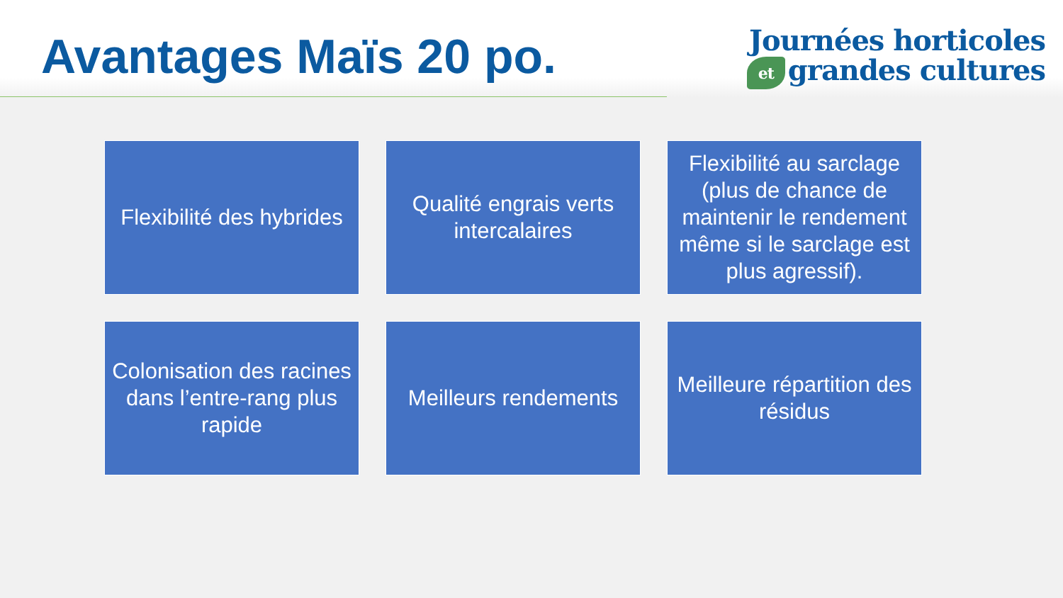Avantages Maïs 20 po.
Journées horticoles
et grandes cultures
Flexibilité des hybrides
Qualité engrais verts intercalaires
Flexibilité au sarclage (plus de chance de maintenir le rendement même si le sarclage est plus agressif).
Colonisation des racines dans l’entre-rang plus rapide
Meilleurs rendements
Meilleure répartition des résidus